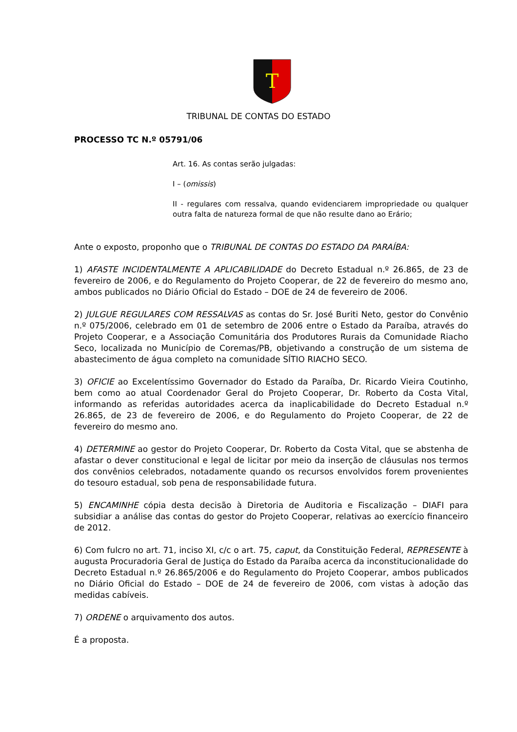T
TRIBUNAL DE CONTAS DO ESTADO
PROCESSO TC N.º 05791/06
Art. 16. As contas serão julgadas:
I – (omissis)
II - regulares com ressalva, quando evidenciarem impropriedade ou qualquer outra falta de natureza formal de que não resulte dano ao Erário;
Ante o exposto, proponho que o TRIBUNAL DE CONTAS DO ESTADO DA PARAÍBA:
1) AFASTE INCIDENTALMENTE A APLICABILIDADE do Decreto Estadual n.º 26.865, de 23 de fevereiro de 2006, e do Regulamento do Projeto Cooperar, de 22 de fevereiro do mesmo ano, ambos publicados no Diário Oficial do Estado – DOE de 24 de fevereiro de 2006.
2) JULGUE REGULARES COM RESSALVAS as contas do Sr. José Buriti Neto, gestor do Convênio n.º 075/2006, celebrado em 01 de setembro de 2006 entre o Estado da Paraíba, através do Projeto Cooperar, e a Associação Comunitária dos Produtores Rurais da Comunidade Riacho Seco, localizada no Município de Coremas/PB, objetivando a construção de um sistema de abastecimento de água completo na comunidade SÍTIO RIACHO SECO.
3) OFICIE ao Excelentíssimo Governador do Estado da Paraíba, Dr. Ricardo Vieira Coutinho, bem como ao atual Coordenador Geral do Projeto Cooperar, Dr. Roberto da Costa Vital, informando as referidas autoridades acerca da inaplicabilidade do Decreto Estadual n.º 26.865, de 23 de fevereiro de 2006, e do Regulamento do Projeto Cooperar, de 22 de fevereiro do mesmo ano.
4) DETERMINE ao gestor do Projeto Cooperar, Dr. Roberto da Costa Vital, que se abstenha de afastar o dever constitucional e legal de licitar por meio da inserção de cláusulas nos termos dos convênios celebrados, notadamente quando os recursos envolvidos forem provenientes do tesouro estadual, sob pena de responsabilidade futura.
5) ENCAMINHE cópia desta decisão à Diretoria de Auditoria e Fiscalização – DIAFI para subsidiar a análise das contas do gestor do Projeto Cooperar, relativas ao exercício financeiro de 2012.
6) Com fulcro no art. 71, inciso XI, c/c o art. 75, caput, da Constituição Federal, REPRESENTE à augusta Procuradoria Geral de Justiça do Estado da Paraíba acerca da inconstitucionalidade do Decreto Estadual n.º 26.865/2006 e do Regulamento do Projeto Cooperar, ambos publicados no Diário Oficial do Estado – DOE de 24 de fevereiro de 2006, com vistas à adoção das medidas cabíveis.
7) ORDENE o arquivamento dos autos.
É a proposta.